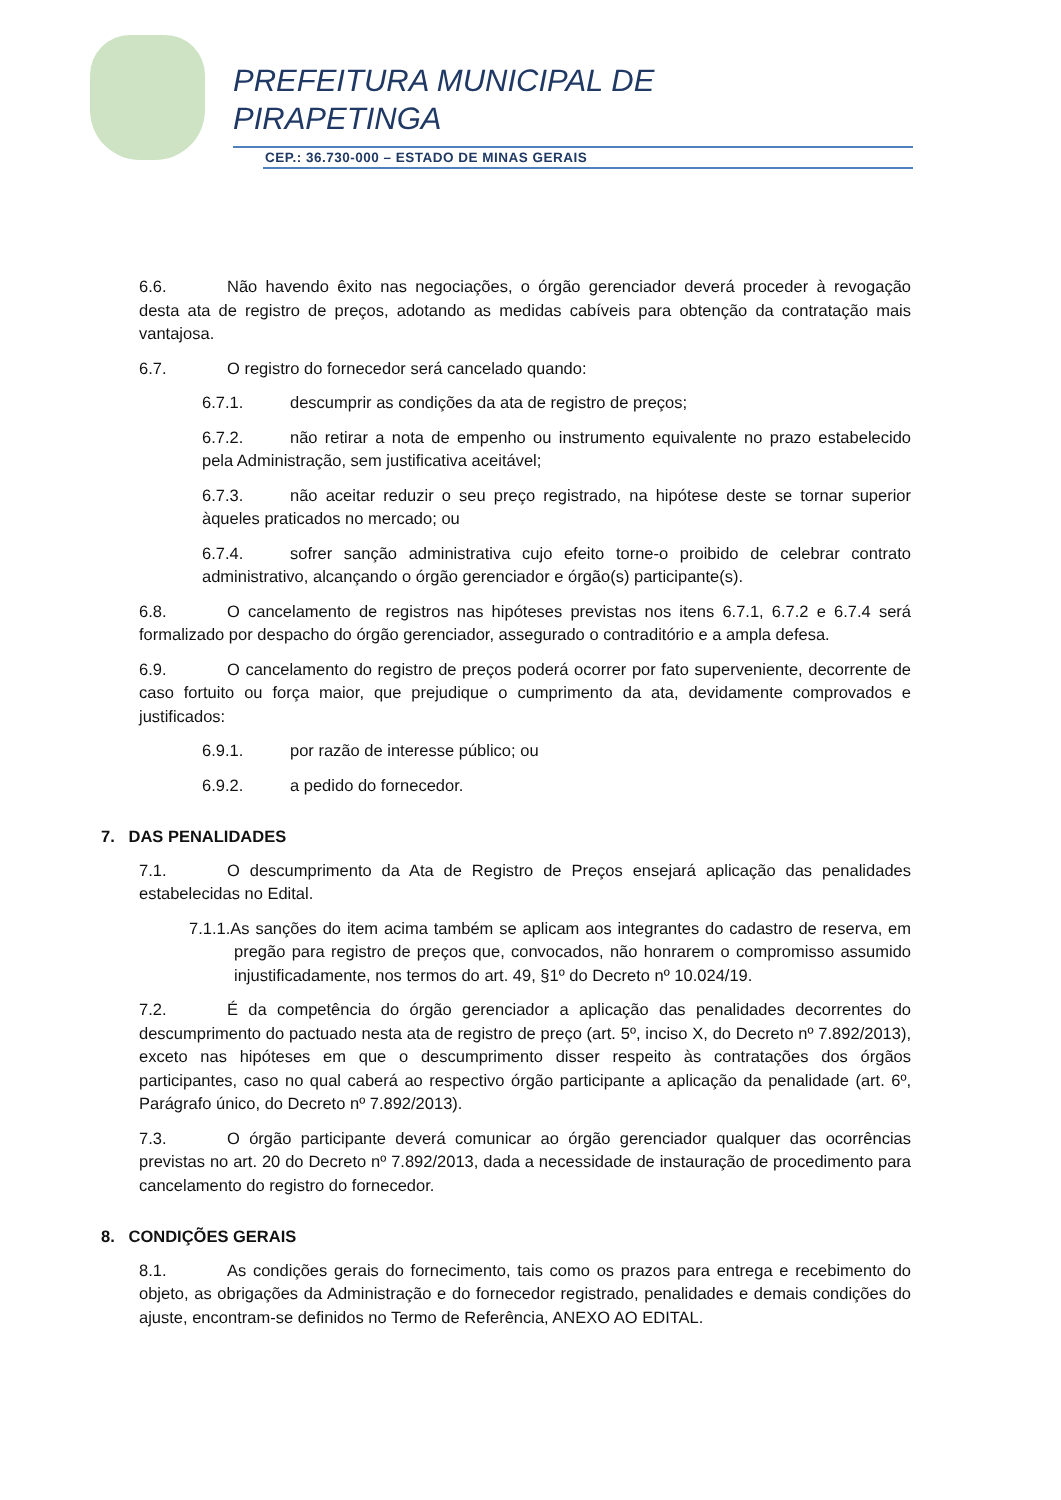PREFEITURA MUNICIPAL DE
PIRAPETINGA
CEP.: 36.730-000 – ESTADO DE MINAS GERAIS
6.6. Não havendo êxito nas negociações, o órgão gerenciador deverá proceder à revogação desta ata de registro de preços, adotando as medidas cabíveis para obtenção da contratação mais vantajosa.
6.7. O registro do fornecedor será cancelado quando:
6.7.1. descumprir as condições da ata de registro de preços;
6.7.2. não retirar a nota de empenho ou instrumento equivalente no prazo estabelecido pela Administração, sem justificativa aceitável;
6.7.3. não aceitar reduzir o seu preço registrado, na hipótese deste se tornar superior àqueles praticados no mercado; ou
6.7.4. sofrer sanção administrativa cujo efeito torne-o proibido de celebrar contrato administrativo, alcançando o órgão gerenciador e órgão(s) participante(s).
6.8. O cancelamento de registros nas hipóteses previstas nos itens 6.7.1, 6.7.2 e 6.7.4 será formalizado por despacho do órgão gerenciador, assegurado o contraditório e a ampla defesa.
6.9. O cancelamento do registro de preços poderá ocorrer por fato superveniente, decorrente de caso fortuito ou força maior, que prejudique o cumprimento da ata, devidamente comprovados e justificados:
6.9.1. por razão de interesse público; ou
6.9.2. a pedido do fornecedor.
7. DAS PENALIDADES
7.1. O descumprimento da Ata de Registro de Preços ensejará aplicação das penalidades estabelecidas no Edital.
7.1.1.As sanções do item acima também se aplicam aos integrantes do cadastro de reserva, em pregão para registro de preços que, convocados, não honrarem o compromisso assumido injustificadamente, nos termos do art. 49, §1º do Decreto nº 10.024/19.
7.2. É da competência do órgão gerenciador a aplicação das penalidades decorrentes do descumprimento do pactuado nesta ata de registro de preço (art. 5º, inciso X, do Decreto nº 7.892/2013), exceto nas hipóteses em que o descumprimento disser respeito às contratações dos órgãos participantes, caso no qual caberá ao respectivo órgão participante a aplicação da penalidade (art. 6º, Parágrafo único, do Decreto nº 7.892/2013).
7.3. O órgão participante deverá comunicar ao órgão gerenciador qualquer das ocorrências previstas no art. 20 do Decreto nº 7.892/2013, dada a necessidade de instauração de procedimento para cancelamento do registro do fornecedor.
8. CONDIÇÕES GERAIS
8.1. As condições gerais do fornecimento, tais como os prazos para entrega e recebimento do objeto, as obrigações da Administração e do fornecedor registrado, penalidades e demais condições do ajuste, encontram-se definidos no Termo de Referência, ANEXO AO EDITAL.